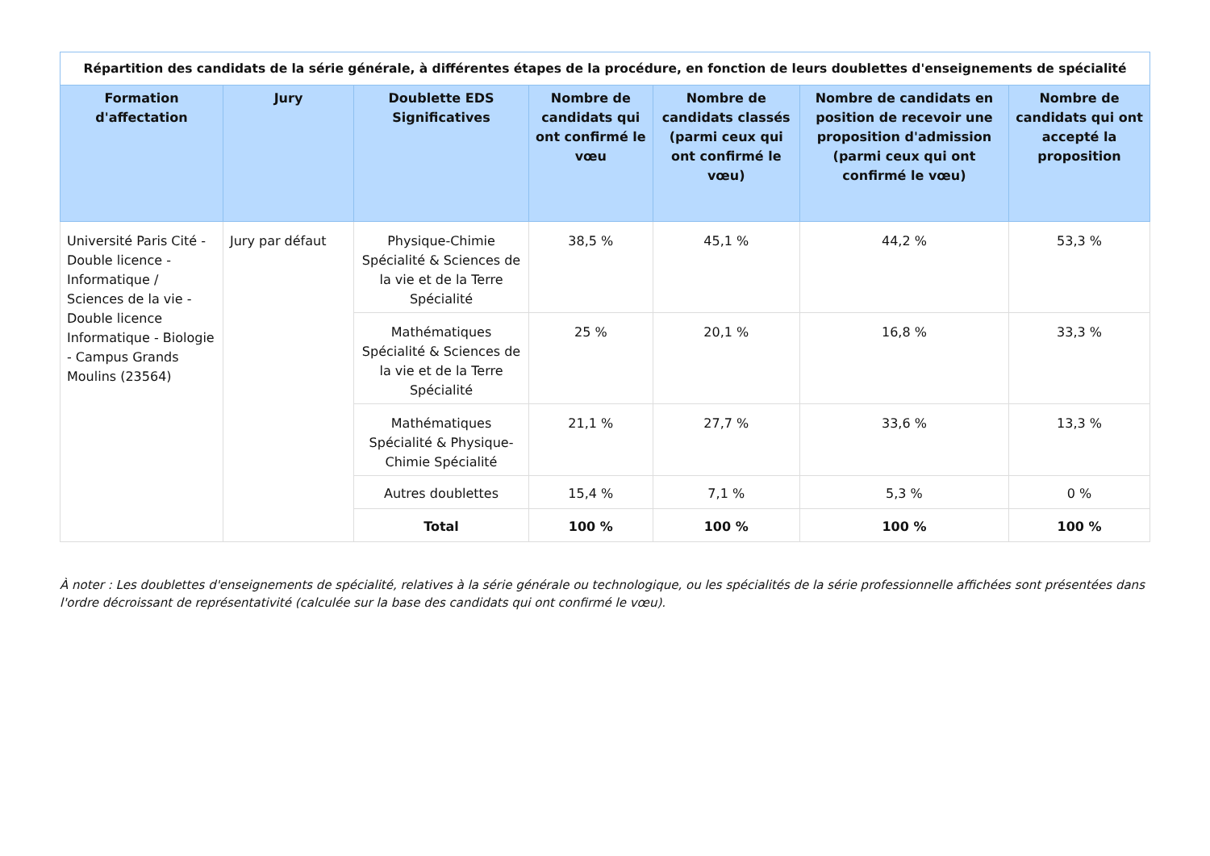| Répartition des candidats de la série générale, à différentes étapes de la procédure, en fonction de leurs doublettes d'enseignements de spécialité | | | | | | |
| --- | --- | --- | --- | --- | --- | --- |
| Formation d'affectation | Jury | Doublette EDS Significatives | Nombre de candidats qui ont confirmé le vœu | Nombre de candidats classés (parmi ceux qui ont confirmé le vœu) | Nombre de candidats en position de recevoir une proposition d'admission (parmi ceux qui ont confirmé le vœu) | Nombre de candidats qui ont accepté la proposition |
| Université Paris Cité - Double licence - Informatique / Sciences de la vie - Double licence Informatique - Biologie - Campus Grands Moulins (23564) | Jury par défaut | Physique-Chimie Spécialité & Sciences de la vie et de la Terre Spécialité | 38,5 % | 45,1 % | 44,2 % | 53,3 % |
| | | Mathématiques Spécialité & Sciences de la vie et de la Terre Spécialité | 25 % | 20,1 % | 16,8 % | 33,3 % |
| | | Mathématiques Spécialité & Physique-Chimie Spécialité | 21,1 % | 27,7 % | 33,6 % | 13,3 % |
| | | Autres doublettes | 15,4 % | 7,1 % | 5,3 % | 0 % |
| | | Total | 100 % | 100 % | 100 % | 100 % |
À noter : Les doublettes d'enseignements de spécialité, relatives à la série générale ou technologique, ou les spécialités de la série professionnelle affichées sont présentées dans l'ordre décroissant de représentativité (calculée sur la base des candidats qui ont confirmé le vœu).